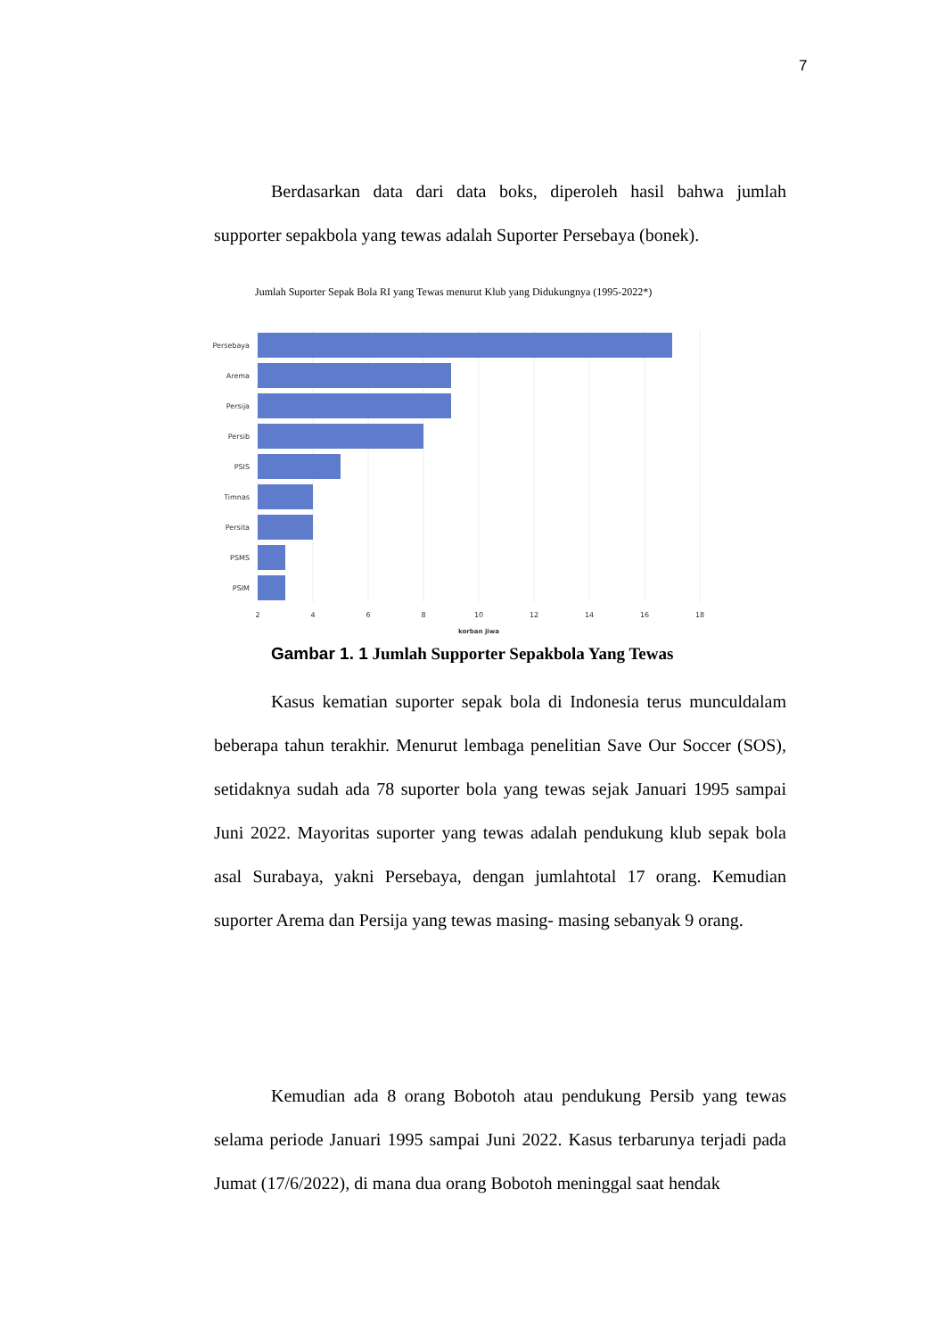7
Berdasarkan data dari data boks, diperoleh hasil bahwa jumlah supporter sepakbola yang tewas adalah Suporter Persebaya (bonek).
Jumlah Suporter Sepak Bola RI yang Tewas menurut Klub yang Didukungnya (1995-2022*)
Persebaya
Arema
Persija
Persib
PSIS
Timnas
Persita
PSMS
PSIM
2
4
6
8
10
12
14
16
18
korban jiwa
Gambar 1. 1 Jumlah Supporter Sepakbola Yang Tewas
Kasus kematian suporter sepak bola di Indonesia terus munculdalam beberapa tahun terakhir. Menurut lembaga penelitian Save Our Soccer (SOS), setidaknya sudah ada 78 suporter bola yang tewas sejak Januari 1995 sampai Juni 2022. Mayoritas suporter yang tewas adalah pendukung klub sepak bola asal Surabaya, yakni Persebaya, dengan jumlahtotal 17 orang. Kemudian suporter Arema dan Persija yang tewas masing- masing sebanyak 9 orang.
Kemudian ada 8 orang Bobotoh atau pendukung Persib yang tewas selama periode Januari 1995 sampai Juni 2022. Kasus terbarunya terjadi pada Jumat (17/6/2022), di mana dua orang Bobotoh meninggal saat hendak